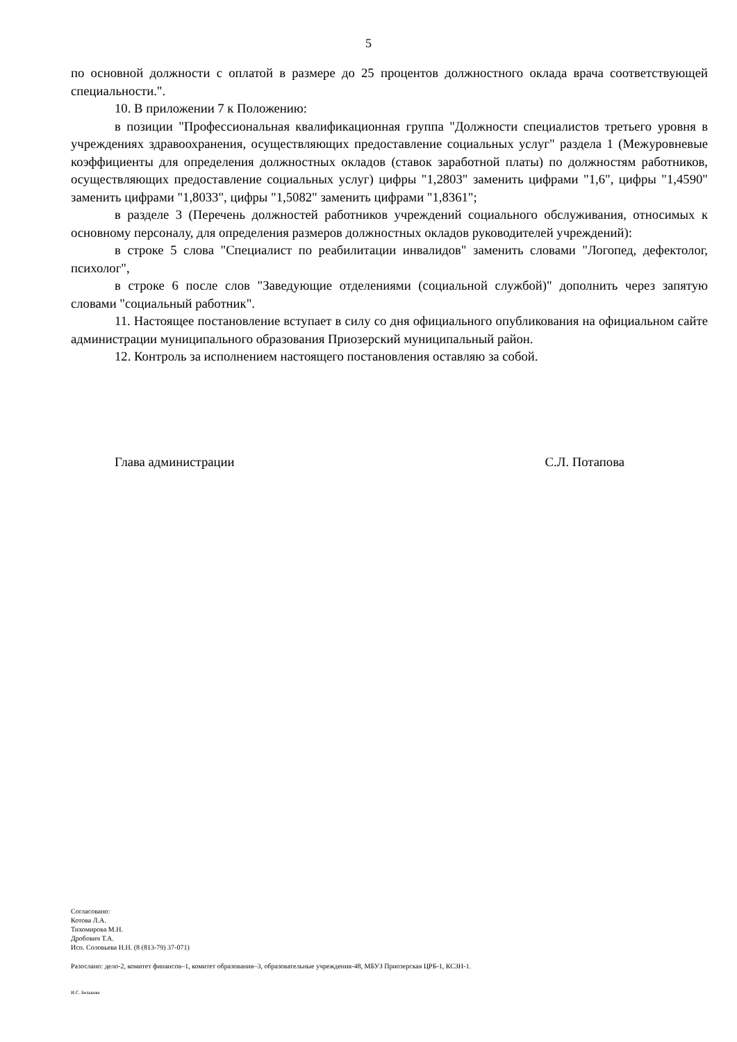5
по основной должности с оплатой в размере до 25 процентов должностного оклада врача соответствующей специальности.".
10. В приложении 7 к Положению:
в позиции "Профессиональная квалификационная группа "Должности специалистов третьего уровня в учреждениях здравоохранения, осуществляющих предоставление социальных услуг" раздела 1 (Межуровневые коэффициенты для определения должностных окладов (ставок заработной платы) по должностям работников, осуществляющих предоставление социальных услуг) цифры "1,2803" заменить цифрами "1,6", цифры "1,4590" заменить цифрами "1,8033", цифры "1,5082" заменить цифрами "1,8361";
в разделе 3 (Перечень должностей работников учреждений социального обслуживания, относимых к основному персоналу, для определения размеров должностных окладов руководителей учреждений):
в строке 5 слова "Специалист по реабилитации инвалидов" заменить словами "Логопед, дефектолог, психолог",
в строке 6 после слов "Заведующие отделениями (социальной службой)" дополнить через запятую словами "социальный работник".
11. Настоящее постановление вступает в силу со дня официального опубликования на официальном сайте администрации муниципального образования Приозерский муниципальный район.
12. Контроль за исполнением настоящего постановления оставляю за собой.
Глава администрации С.Л. Потапова
Согласовано:
Котова Л.А.
Тихомирова М.Н.
Дробович Т.А.
Исп. Соловьева Н.Н. (8 (813-79) 37-071)
Разослано: дело-2, комитет финансов–1, комитет образования–3, образовательные учреждения-48, МБУЗ Приозерская ЦРБ-1, КСЗН-1.
И.С. Белькова